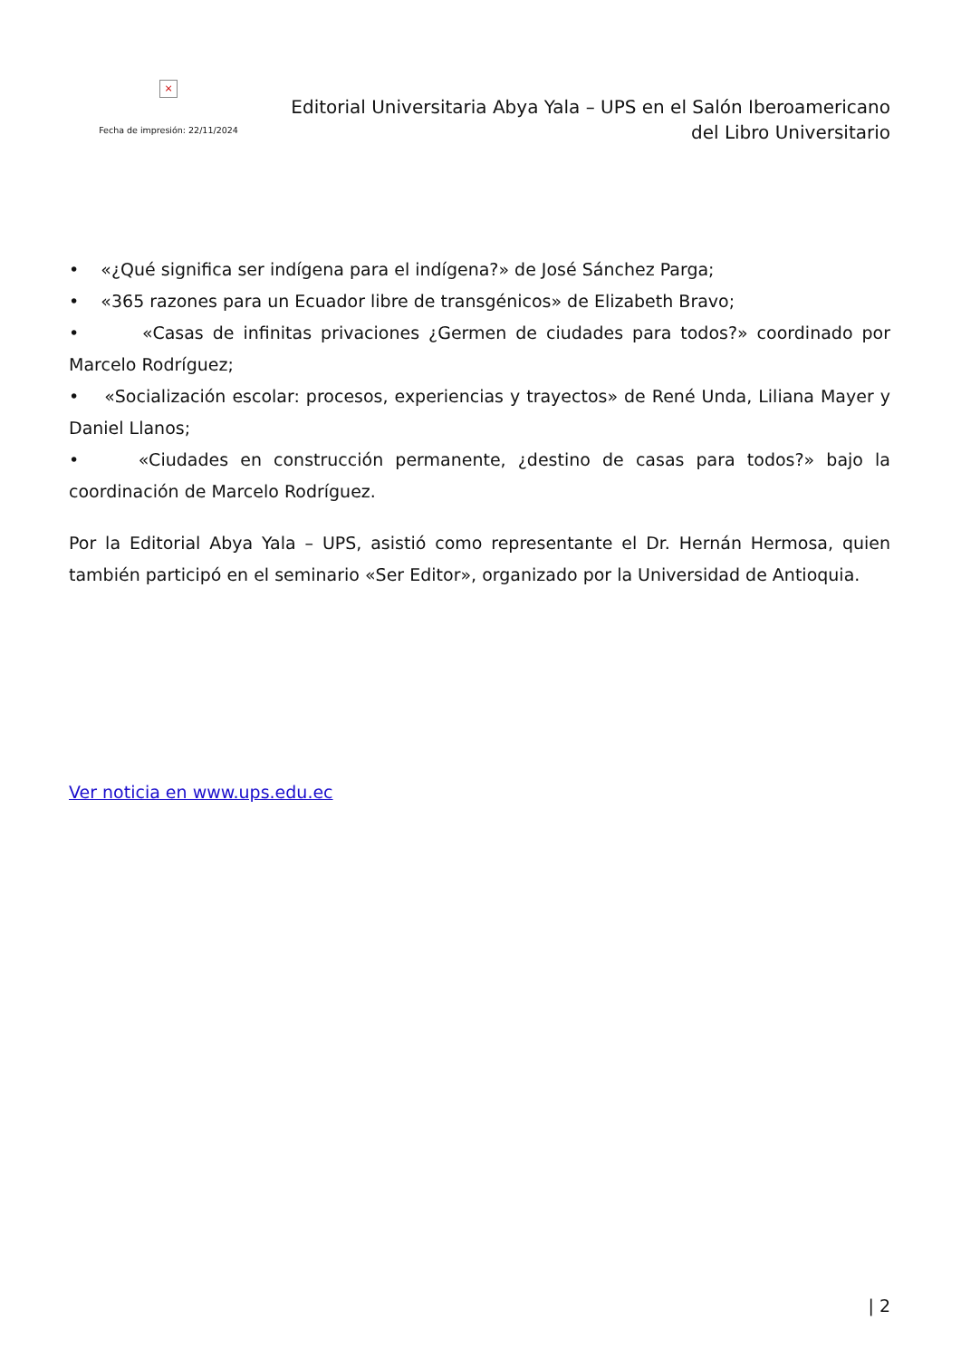×
Fecha de impresión: 22/11/2024
Editorial Universitaria Abya Yala – UPS en el Salón Iberoamericano del Libro Universitario
• «¿Qué significa ser indígena para el indígena?» de José Sánchez Parga;
• «365 razones para un Ecuador libre de transgénicos» de Elizabeth Bravo;
• «Casas de infinitas privaciones ¿Germen de ciudades para todos?» coordinado por Marcelo Rodríguez;
• «Socialización escolar: procesos, experiencias y trayectos» de René Unda, Liliana Mayer y Daniel Llanos;
• «Ciudades en construcción permanente, ¿destino de casas para todos?» bajo la coordinación de Marcelo Rodríguez.
Por la Editorial Abya Yala – UPS, asistió como representante el Dr. Hernán Hermosa, quien también participó en el seminario «Ser Editor», organizado por la Universidad de Antioquia.
Ver noticia en www.ups.edu.ec
| 2